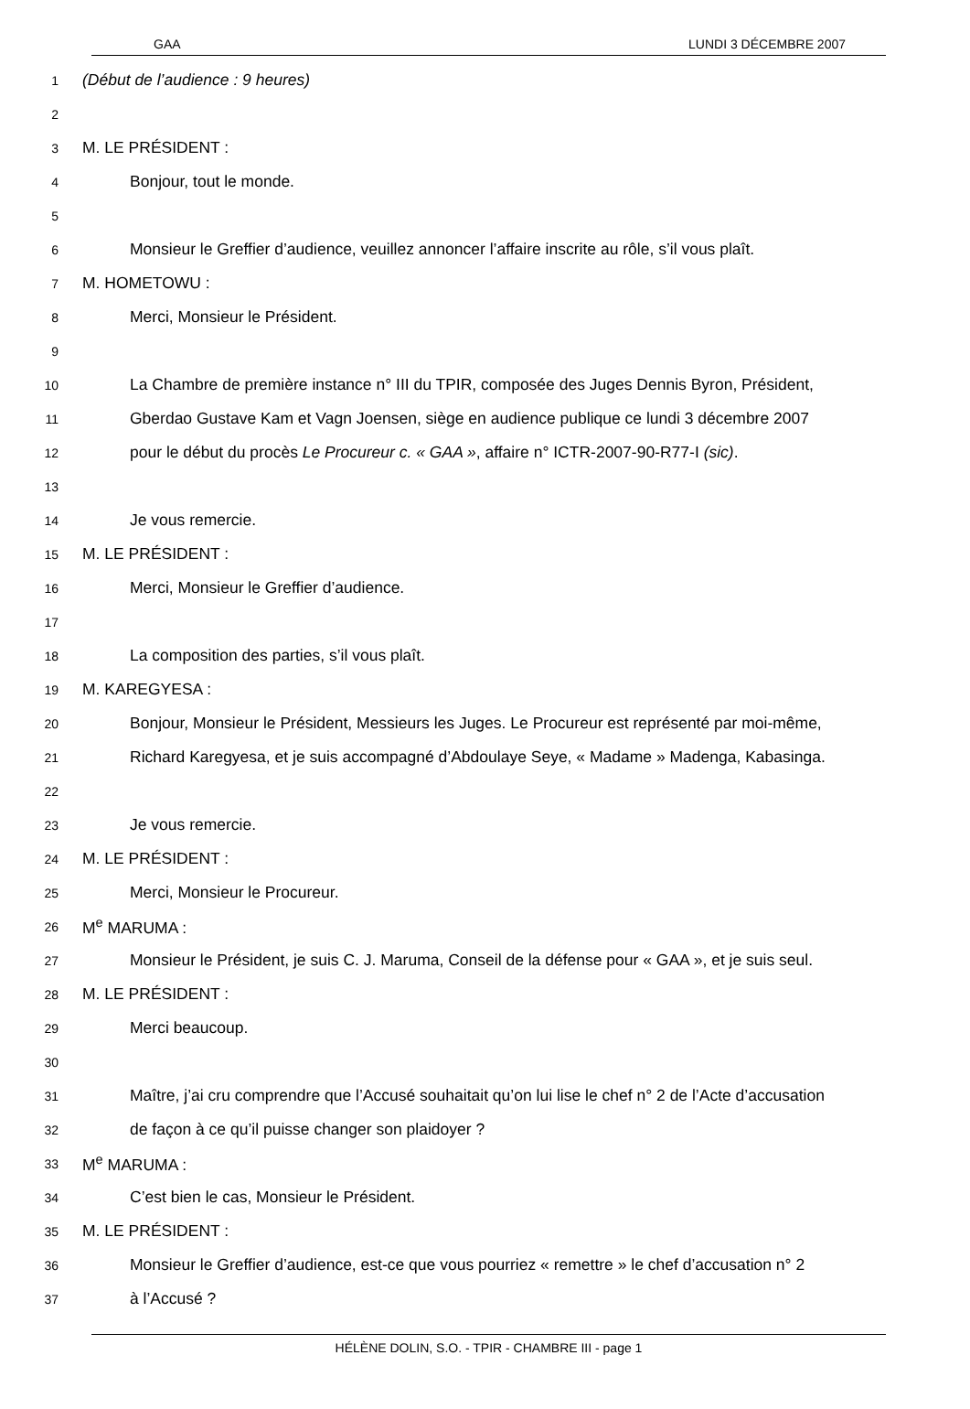GAA LUNDI 3 DÉCEMBRE 2007
1 (Début de l’audience : 9 heures)
2
3 M. LE PRÉSIDENT :
4 Bonjour, tout le monde.
5
6 Monsieur le Greffier d’audience, veuillez annoncer l’affaire inscrite au rôle, s’il vous plaît.
7 M. HOMETOWU :
8 Merci, Monsieur le Président.
9
10 La Chambre de première instance n° III du TPIR, composée des Juges Dennis Byron, Président,
11 Gberdao Gustave Kam et Vagn Joensen, siège en audience publique ce lundi 3 décembre 2007
12 pour le début du procès Le Procureur c. « GAA », affaire n° ICTR-2007-90-R77-I (sic).
13
14 Je vous remercie.
15 M. LE PRÉSIDENT :
16 Merci, Monsieur le Greffier d’audience.
17
18 La composition des parties, s’il vous plaît.
19 M. KAREGYESA :
20 Bonjour, Monsieur le Président, Messieurs les Juges. Le Procureur est représenté par moi-même,
21 Richard Karegyesa, et je suis accompagné d’Abdoulaye Seye, « Madame » Madenga, Kabasinga.
22
23 Je vous remercie.
24 M. LE PRÉSIDENT :
25 Merci, Monsieur le Procureur.
26 M<sup>e</sup> MARUMA :
27 Monsieur le Président, je suis C. J. Maruma, Conseil de la défense pour « GAA », et je suis seul.
28 M. LE PRÉSIDENT :
29 Merci beaucoup.
30
31 Maître, j’ai cru comprendre que l’Accusé souhaitait qu’on lui lise le chef n° 2 de l’Acte d’accusation
32 de façon à ce qu’il puisse changer son plaidoyer ?
33 M<sup>e</sup> MARUMA :
34 C’est bien le cas, Monsieur le Président.
35 M. LE PRÉSIDENT :
36 Monsieur le Greffier d’audience, est-ce que vous pourriez « remettre » le chef d’accusation n° 2
37 à l’Accusé ?
HÉLÈNE DOLIN, S.O. - TPIR - CHAMBRE III - page 1